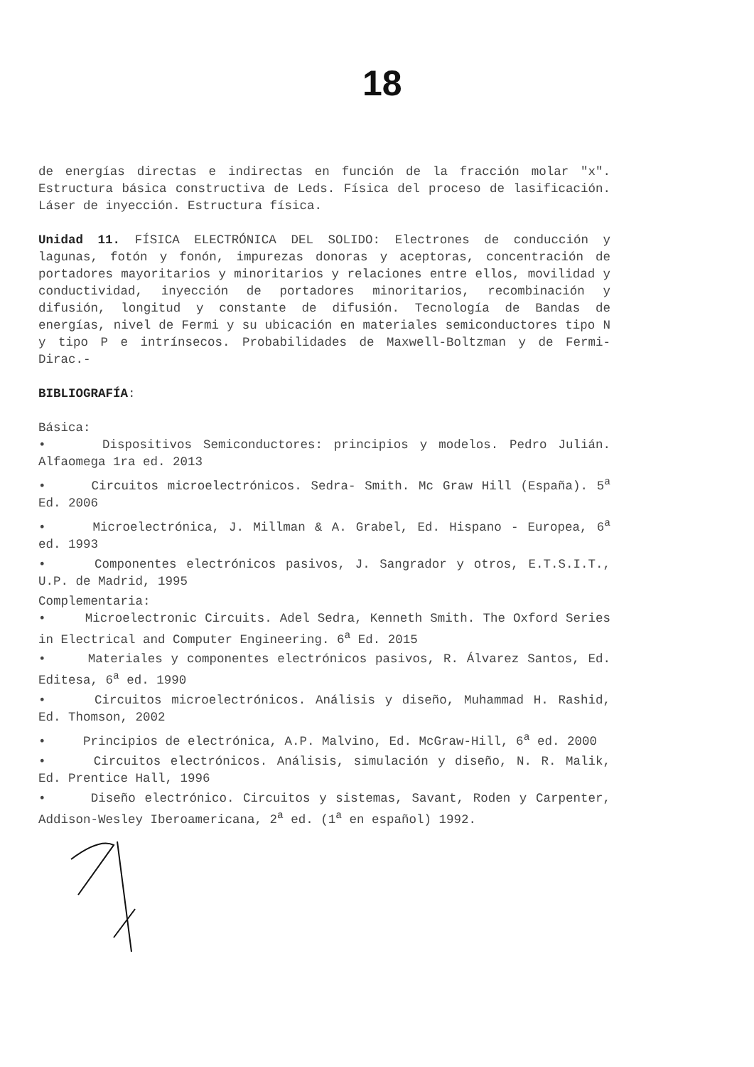18
de energías directas e indirectas en función de la fracción molar "x". Estructura básica constructiva de Leds. Física del proceso de lasificación. Láser de inyección. Estructura física.
Unidad 11. FÍSICA ELECTRÓNICA DEL SOLIDO: Electrones de conducción y lagunas, fotón y fonón, impurezas donoras y aceptoras, concentración de portadores mayoritarios y minoritarios y relaciones entre ellos, movilidad y conductividad, inyección de portadores minoritarios, recombinación y difusión, longitud y constante de difusión. Tecnología de Bandas de energías, nivel de Fermi y su ubicación en materiales semiconductores tipo N y tipo P e intrínsecos. Probabilidades de Maxwell-Boltzman y de Fermi-Dirac.-
BIBLIOGRAFÍA:
Básica:
• Dispositivos Semiconductores: principios y modelos. Pedro Julián. Alfaomega 1ra ed. 2013
• Circuitos microelectrónicos. Sedra- Smith. Mc Graw Hill (España). 5<sup>a</sup> Ed. 2006
• Microelectrónica, J. Millman & A. Grabel, Ed. Hispano - Europea, 6<sup>a</sup> ed. 1993
• Componentes electrónicos pasivos, J. Sangrador y otros, E.T.S.I.T., U.P. de Madrid, 1995
Complementaria:
• Microelectronic Circuits. Adel Sedra, Kenneth Smith. The Oxford Series in Electrical and Computer Engineering. 6<sup>a</sup> Ed. 2015
• Materiales y componentes electrónicos pasivos, R. Álvarez Santos, Ed. Editesa, 6<sup>a</sup> ed. 1990
• Circuitos microelectrónicos. Análisis y diseño, Muhammad H. Rashid, Ed. Thomson, 2002
• Principios de electrónica, A.P. Malvino, Ed. McGraw-Hill, 6<sup>a</sup> ed. 2000
• Circuitos electrónicos. Análisis, simulación y diseño, N. R. Malik, Ed. Prentice Hall, 1996
• Diseño electrónico. Circuitos y sistemas, Savant, Roden y Carpenter, Addison-Wesley Iberoamericana, 2<sup>a</sup> ed. (1<sup>a</sup> en español) 1992.